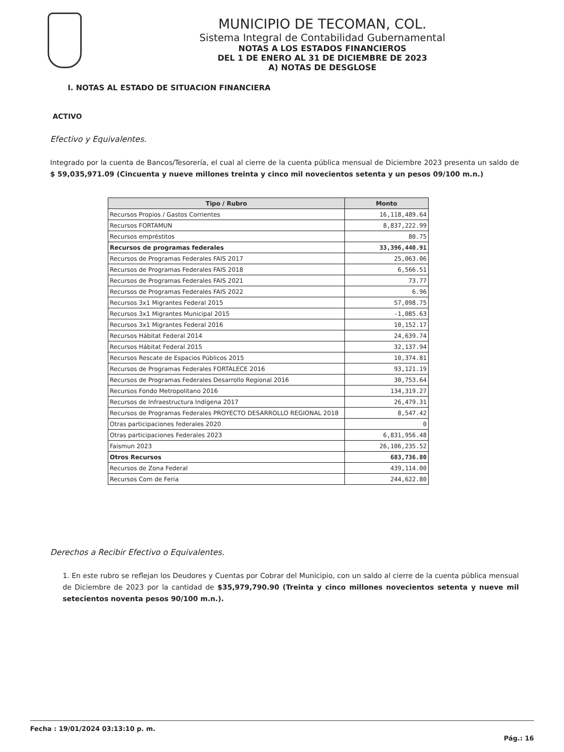MUNICIPIO DE TECOMAN, COL.
Sistema Integral de Contabilidad Gubernamental
NOTAS A LOS ESTADOS FINANCIEROS
DEL 1 DE ENERO AL 31 DE DICIEMBRE DE 2023
A) NOTAS DE DESGLOSE
I. NOTAS AL ESTADO DE SITUACION FINANCIERA
ACTIVO
Efectivo y Equivalentes.
Integrado por la cuenta de Bancos/Tesorería, el cual al cierre de la cuenta pública mensual de Diciembre 2023 presenta un saldo de $ 59,035,971.09 (Cincuenta y nueve millones treinta y cinco mil novecientos setenta y un pesos 09/100 m.n.)
| Tipo / Rubro | Monto |
| --- | --- |
| Recursos Propios / Gastos Corrientes | 16,118,489.64 |
| Recursos FORTAMUN | 8,837,222.99 |
| Recursos empréstitos | 80.75 |
| Recursos de programas federales | 33,396,440.91 |
| Recursos de Programas Federales FAIS 2017 | 25,063.06 |
| Recursos de Programas Federales FAIS 2018 | 6,566.51 |
| Recursos de Programas Federales FAIS 2021 | 73.77 |
| Recursos de Programas Federales FAIS 2022 | 6.96 |
| Recursos 3x1 Migrantes Federal 2015 | 57,098.75 |
| Recursos 3x1 Migrantes Municipal 2015 | -1,085.63 |
| Recursos 3x1 Migrantes Federal 2016 | 10,152.17 |
| Recursos Hábitat Federal 2014 | 24,639.74 |
| Recursos Hábitat Federal 2015 | 32,137.94 |
| Recursos Rescate de Espacios Públicos 2015 | 10,374.81 |
| Recursos de Programas Federales FORTALECE 2016 | 93,121.19 |
| Recursos de Programas Federales Desarrollo Regional 2016 | 30,753.64 |
| Recursos Fondo Metropolitano 2016 | 134,319.27 |
| Recursos de Infraestructura Indígena 2017 | 26,479.31 |
| Recursos de Programas Federales PROYECTO DESARROLLO REGIONAL 2018 | 8,547.42 |
| Otras participaciones federales 2020 | 0 |
| Otras participaciones Federales 2023 | 6,831,956.48 |
| Faismun 2023 | 26,106,235.52 |
| Otros Recursos | 683,736.80 |
| Recursos de Zona Federal | 439,114.00 |
| Recursos Com de Feria | 244,622.80 |
Derechos a Recibir Efectivo o Equivalentes.
1. En este rubro se reflejan los Deudores y Cuentas por Cobrar del Municipio, con un saldo al cierre de la cuenta pública mensual de Diciembre de 2023 por la cantidad de $35,979,790.90 (Treinta y cinco millones novecientos setenta y nueve mil setecientos noventa pesos 90/100 m.n.).
Fecha : 19/01/2024 03:13:10 p. m.
Pág.: 16